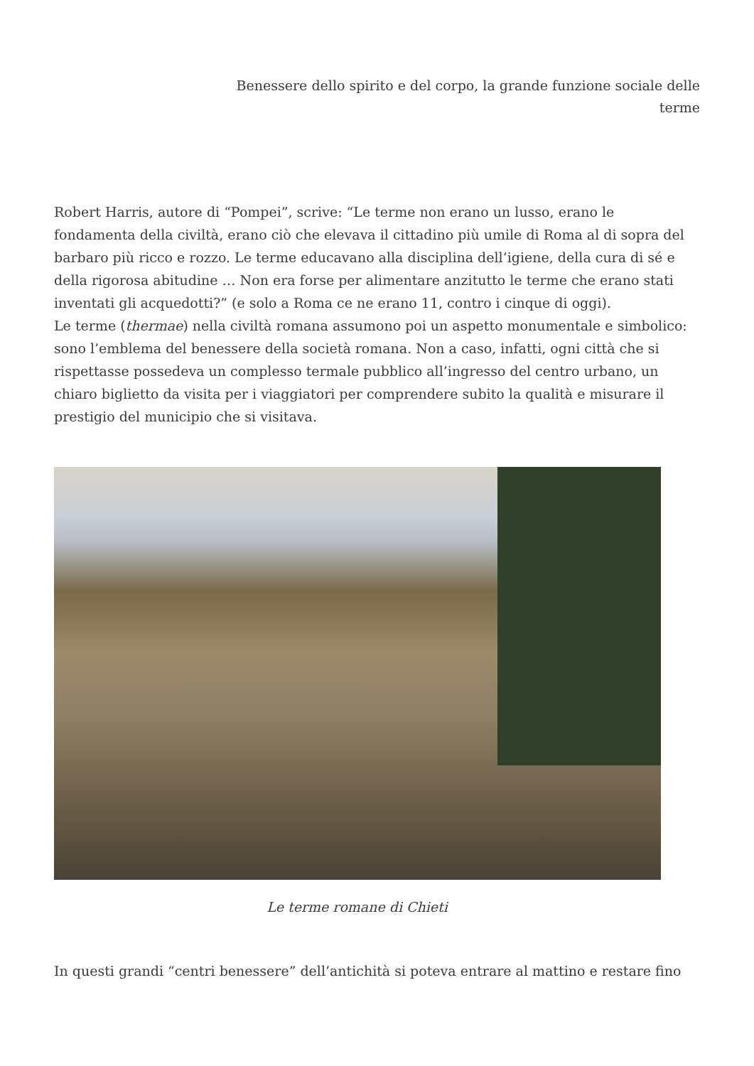Benessere dello spirito e del corpo, la grande funzione sociale delle terme
Robert Harris, autore di “Pompei”, scrive: “Le terme non erano un lusso, erano le fondamenta della civiltà, erano ciò che elevava il cittadino più umile di Roma al di sopra del barbaro più ricco e rozzo. Le terme educavano alla disciplina dell’igiene, della cura di sé e della rigorosa abitudine … Non era forse per alimentare anzitutto le terme che erano stati inventati gli acquedotti?” (e solo a Roma ce ne erano 11, contro i cinque di oggi).
Le terme (thermae) nella civiltà romana assumono poi un aspetto monumentale e simbolico: sono l’emblema del benessere della società romana. Non a caso, infatti, ogni città che si rispettasse possedeva un complesso termale pubblico all’ingresso del centro urbano, un chiaro biglietto da visita per i viaggiatori per comprendere subito la qualità e misurare il prestigio del municipio che si visitava.
Le terme romane di Chieti
In questi grandi “centri benessere” dell’antichità si poteva entrare al mattino e restare fino